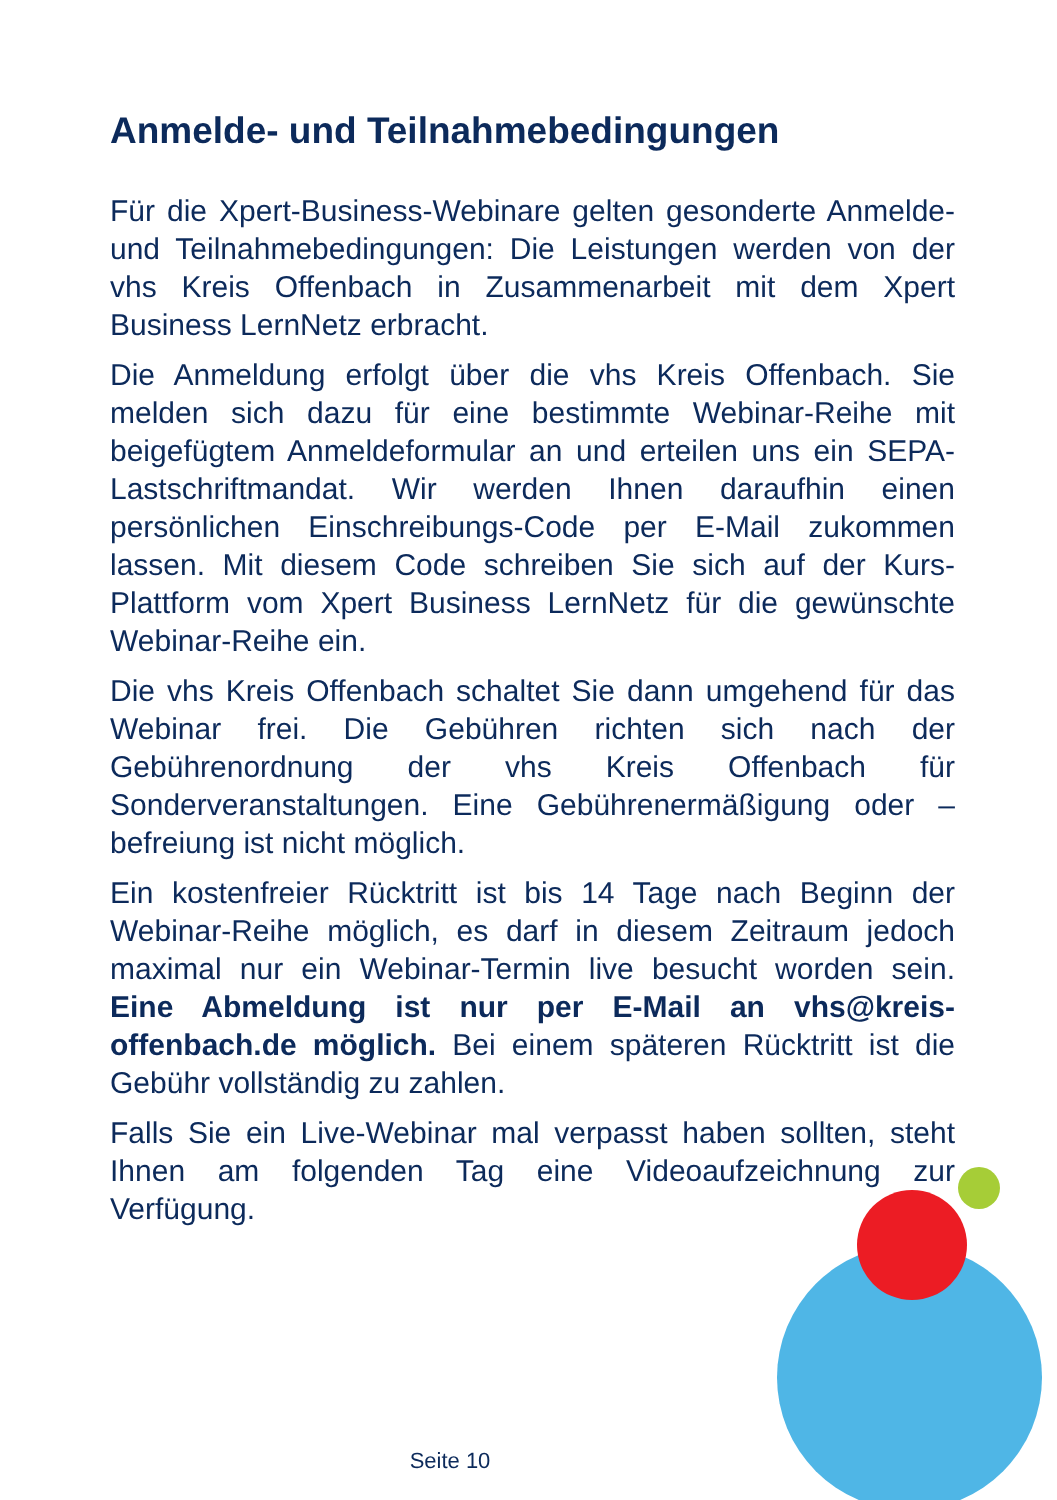Anmelde- und Teilnahmebedingungen
Für die Xpert-Business-Webinare gelten gesonderte Anmelde- und Teilnahmebedingungen: Die Leistungen werden von der vhs Kreis Offenbach in Zusammenarbeit mit dem Xpert Business LernNetz erbracht.
Die Anmeldung erfolgt über die vhs Kreis Offenbach. Sie melden sich dazu für eine bestimmte Webinar-Reihe mit beigefügtem Anmeldeformular an und erteilen uns ein SEPA-Lastschriftmandat. Wir werden Ihnen daraufhin einen persönlichen Einschreibungs-Code per E-Mail zukommen lassen. Mit diesem Code schreiben Sie sich auf der Kurs-Plattform vom Xpert Business LernNetz für die gewünschte Webinar-Reihe ein.
Die vhs Kreis Offenbach schaltet Sie dann umgehend für das Webinar frei. Die Gebühren richten sich nach der Gebührenordnung der vhs Kreis Offenbach für Sonderveranstaltungen. Eine Gebührenermäßigung oder –befreiung ist nicht möglich.
Ein kostenfreier Rücktritt ist bis 14 Tage nach Beginn der Webinar-Reihe möglich, es darf in diesem Zeitraum jedoch maximal nur ein Webinar-Termin live besucht worden sein. Eine Abmeldung ist nur per E-Mail an vhs@kreis-offenbach.de möglich. Bei einem späteren Rücktritt ist die Gebühr vollständig zu zahlen.
Falls Sie ein Live-Webinar mal verpasst haben sollten, steht Ihnen am folgenden Tag eine Videoaufzeichnung zur Verfügung.
Seite 10